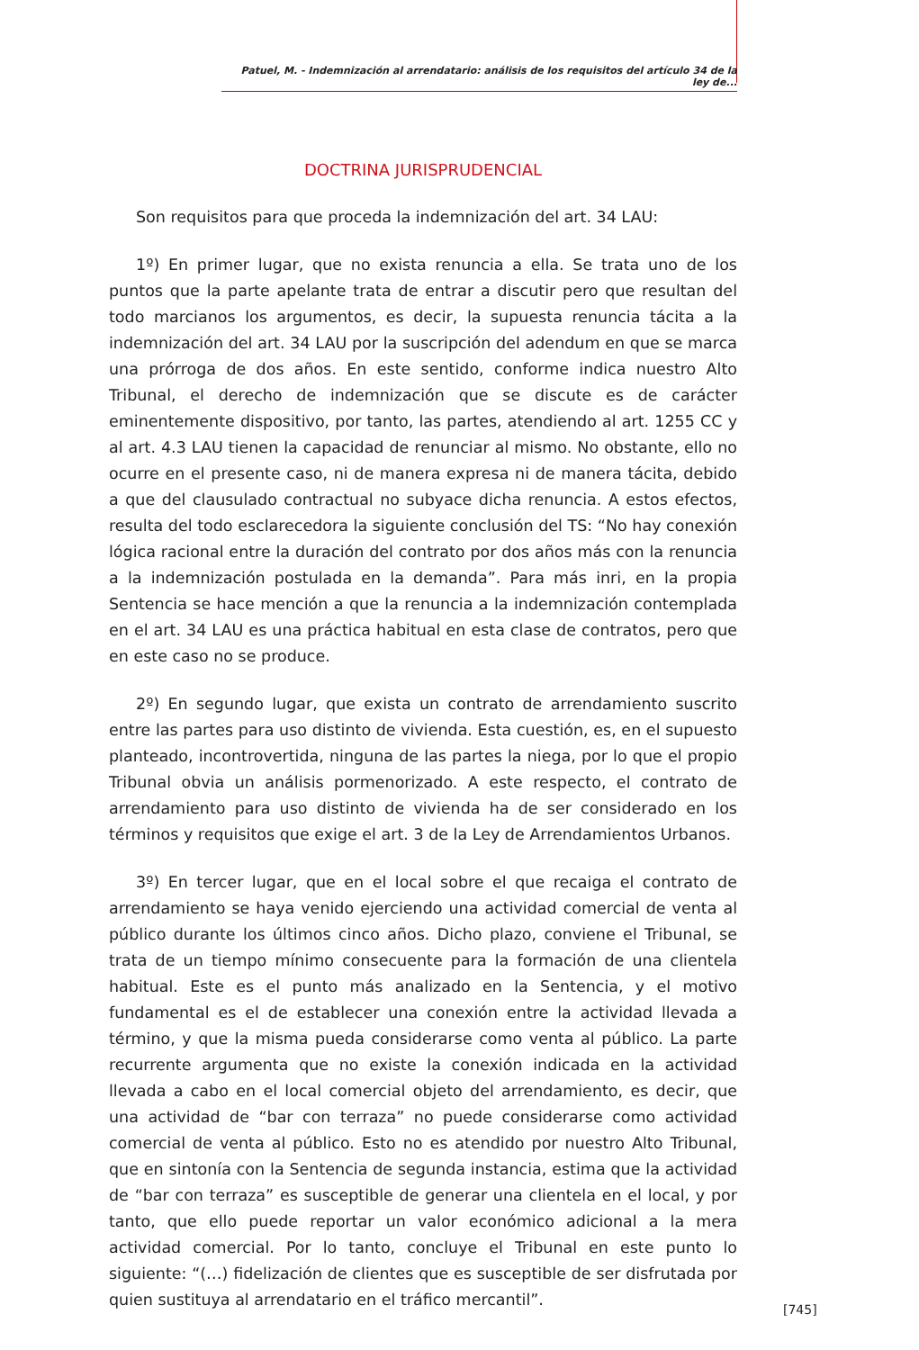Patuel, M. - Indemnización al arrendatario: análisis de los requisitos del artículo 34 de la ley de...
DOCTRINA JURISPRUDENCIAL
Son requisitos para que proceda la indemnización del art. 34 LAU:
1º) En primer lugar, que no exista renuncia a ella. Se trata uno de los puntos que la parte apelante trata de entrar a discutir pero que resultan del todo marcianos los argumentos, es decir, la supuesta renuncia tácita a la indemnización del art. 34 LAU por la suscripción del adendum en que se marca una prórroga de dos años. En este sentido, conforme indica nuestro Alto Tribunal, el derecho de indemnización que se discute es de carácter eminentemente dispositivo, por tanto, las partes, atendiendo al art. 1255 CC y al art. 4.3 LAU tienen la capacidad de renunciar al mismo. No obstante, ello no ocurre en el presente caso, ni de manera expresa ni de manera tácita, debido a que del clausulado contractual no subyace dicha renuncia. A estos efectos, resulta del todo esclarecedora la siguiente conclusión del TS: “No hay conexión lógica racional entre la duración del contrato por dos años más con la renuncia a la indemnización postulada en la demanda”. Para más inri, en la propia Sentencia se hace mención a que la renuncia a la indemnización contemplada en el art. 34 LAU es una práctica habitual en esta clase de contratos, pero que en este caso no se produce.
2º) En segundo lugar, que exista un contrato de arrendamiento suscrito entre las partes para uso distinto de vivienda. Esta cuestión, es, en el supuesto planteado, incontrovertida, ninguna de las partes la niega, por lo que el propio Tribunal obvia un análisis pormenorizado. A este respecto, el contrato de arrendamiento para uso distinto de vivienda ha de ser considerado en los términos y requisitos que exige el art. 3 de la Ley de Arrendamientos Urbanos.
3º) En tercer lugar, que en el local sobre el que recaiga el contrato de arrendamiento se haya venido ejerciendo una actividad comercial de venta al público durante los últimos cinco años. Dicho plazo, conviene el Tribunal, se trata de un tiempo mínimo consecuente para la formación de una clientela habitual. Este es el punto más analizado en la Sentencia, y el motivo fundamental es el de establecer una conexión entre la actividad llevada a término, y que la misma pueda considerarse como venta al público. La parte recurrente argumenta que no existe la conexión indicada en la actividad llevada a cabo en el local comercial objeto del arrendamiento, es decir, que una actividad de “bar con terraza” no puede considerarse como actividad comercial de venta al público. Esto no es atendido por nuestro Alto Tribunal, que en sintonía con la Sentencia de segunda instancia, estima que la actividad de “bar con terraza” es susceptible de generar una clientela en el local, y por tanto, que ello puede reportar un valor económico adicional a la mera actividad comercial. Por lo tanto, concluye el Tribunal en este punto lo siguiente: “(…) fidelización de clientes que es susceptible de ser disfrutada por quien sustituya al arrendatario en el tráfico mercantil”.
[745]